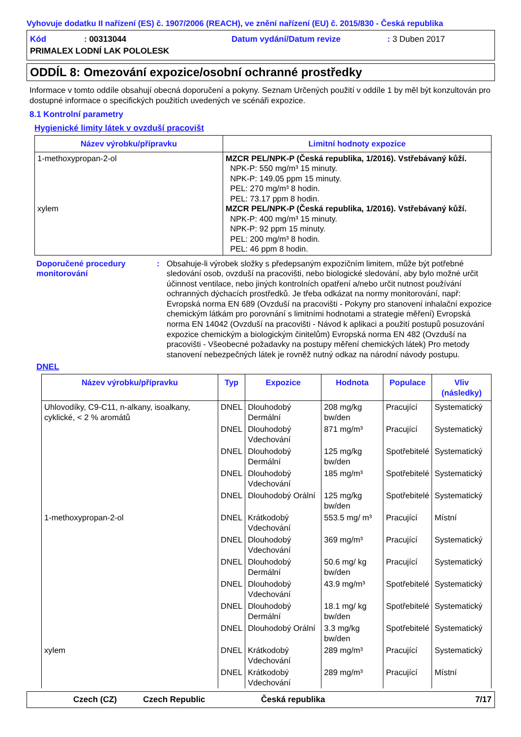Vyhovuje dodatku II nařízení (ES) č. 1907/2006 (REACH), ve znění nařízení (EU) č. 2015/830 - Česká republika
Kód: 00313044 Datum vydání/Datum revize: 3 Duben 2017 PRIMALEX LODNÍ LAK POLOLESK
ODDÍL 8: Omezování expozice/osobní ochranné prostředky
Informace v tomto oddíle obsahují obecná doporučení a pokyny. Seznam Určených použití v oddíle 1 by měl být konzultován pro dostupné informace o specifických použitích uvedených ve scénáři expozice.
8.1 Kontrolní parametry
Hygienické limity látek v ovzduší pracovišt
| Název výrobku/přípravku | Limitní hodnoty expozice |
| --- | --- |
| 1-methoxypropan-2-ol xylem | MZCR PEL/NPK-P (Česká republika, 1/2016). Vstřebávaný kůží. NPK-P: 550 mg/m³ 15 minuty. NPK-P: 149.05 ppm 15 minuty. PEL: 270 mg/m³ 8 hodin. PEL: 73.17 ppm 8 hodin. MZCR PEL/NPK-P (Česká republika, 1/2016). Vstřebávaný kůží. NPK-P: 400 mg/m³ 15 minuty. NPK-P: 92 ppm 15 minuty. PEL: 200 mg/m³ 8 hodin. PEL: 46 ppm 8 hodin. |
Doporučené procedury monitorování: Obsahuje-li výrobek složky s předepsaným expozičním limitem, může být potřebné sledování osob, ovzduší na pracovišti, nebo biologické sledování, aby bylo možné určit účinnost ventilace, nebo jiných kontrolních opatření a/nebo určit nutnost používání ochranných dýchacích prostředků. Je třeba odkázat na normy monitorování, např: Evropská norma EN 689 (Ovzduší na pracovišti - Pokyny pro stanovení inhalační expozice chemickým látkám pro porovnání s limitními hodnotami a strategie měření) Evropská norma EN 14042 (Ovzduší na pracovišti - Návod k aplikaci a použití postupů posuzování expozice chemickým a biologickým činitelům) Evropská norma EN 482 (Ovzduší na pracovišti - Všeobecné požadavky na postupy měření chemických látek) Pro metody stanovení nebezpečných látek je rovněž nutný odkaz na národní návody postupu.
DNEL
| Název výrobku/přípravku | Typ | Expozice | Hodnota | Populace | Vliv (následky) |
| --- | --- | --- | --- | --- | --- |
| Uhlovodíky, C9-C11, n-alkany, isoalkany, cyklické, < 2 % aromátů | DNEL | Dlouhodobý Dermální | 208 mg/kg bw/den | Pracující | Systematický |
| | DNEL | Dlouhodobý Vdechování | 871 mg/m³ | Pracující | Systematický |
| | DNEL | Dlouhodobý Dermální | 125 mg/kg bw/den | Spotřebitelé | Systematický |
| | DNEL | Dlouhodobý Vdechování | 185 mg/m³ | Spotřebitelé | Systematický |
| | DNEL | Dlouhodobý Orální | 125 mg/kg bw/den | Spotřebitelé | Systematický |
| 1-methoxypropan-2-ol | DNEL | Krátkodobý Vdechování | 553.5 mg/ m³ | Pracující | Místní |
| | DNEL | Dlouhodobý Vdechování | 369 mg/m³ | Pracující | Systematický |
| | DNEL | Dlouhodobý Dermální | 50.6 mg/ kg bw/den | Pracující | Systematický |
| | DNEL | Dlouhodobý Vdechování | 43.9 mg/m³ | Spotřebitelé | Systematický |
| | DNEL | Dlouhodobý Dermální | 18.1 mg/ kg bw/den | Spotřebitelé | Systematický |
| | DNEL | Dlouhodobý Orální | 3.3 mg/kg bw/den | Spotřebitelé | Systematický |
| xylem | DNEL | Krátkodobý Vdechování | 289 mg/m³ | Pracující | Systematický |
| | DNEL | Krátkodobý Vdechování | 289 mg/m³ | Pracující | Místní |
Czech (CZ) Czech Republic Česká republika 7/17